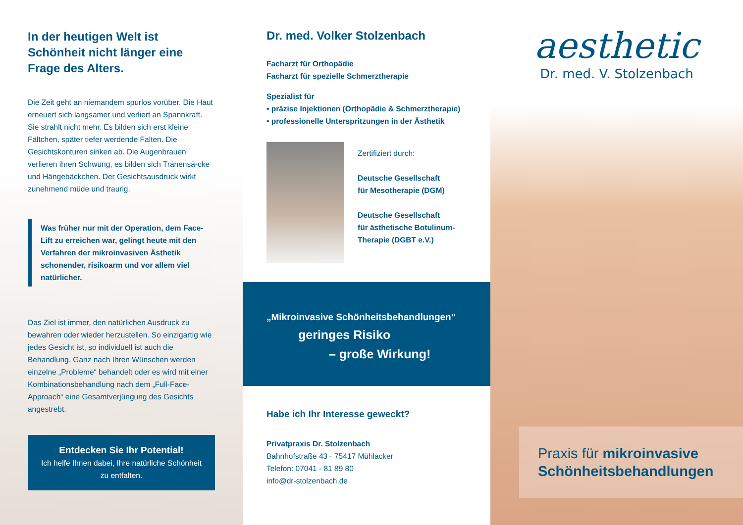In der heutigen Welt ist Schönheit nicht länger eine Frage des Alters.
Die Zeit geht an niemandem spurlos vorüber. Die Haut erneuert sich langsamer und verliert an Spannkraft. Sie strahlt nicht mehr. Es bilden sich erst kleine Fältchen, später tiefer werdende Falten. Die Gesichtskonturen sinken ab. Die Augenbrauen verlieren ihren Schwung, es bilden sich Tränensä-cke und Hängebäckchen. Der Gesichtsausdruck wirkt zunehmend müde und traurig.
Was früher nur mit der Operation, dem Face-Lift zu erreichen war, gelingt heute mit den Verfahren der mikroinvasiven Ästhetik schonender, risikoarm und vor allem viel natürlicher.
Das Ziel ist immer, den natürlichen Ausdruck zu bewahren oder wieder herzustellen. So einzigartig wie jedes Gesicht ist, so individuell ist auch die Behandlung. Ganz nach Ihren Wünschen werden einzelne „Probleme“ behandelt oder es wird mit einer Kombinationsbehandlung nach dem „Full-Face-Approach“ eine Gesamtverjüngung des Gesichts angestrebt.
Entdecken Sie Ihr Potential!
Ich helfe Ihnen dabei, Ihre natürliche Schönheit zu entfalten.
Dr. med. Volker Stolzenbach
Facharzt für Orthopädie
Facharzt für spezielle Schmerztherapie
Spezialist für
• präzise Injektionen (Orthopädie & Schmerztherapie)
• professionelle Unterspritzungen in der Ästhetik
Zertifiziert durch:
Deutsche Gesellschaft
für Mesotherapie (DGM)
Deutsche Gesellschaft
für ästhetische Botulinum-
Therapie (DGBT e.V.)
„Mikroinvasive Schönheitsbehandlungen“
geringes Risiko
– große Wirkung!
Habe ich Ihr Interesse geweckt?
Privatpraxis Dr. Stolzenbach
Bahnhofstraße 43 · 75417 Mühlacker
Telefon: 07041 - 81 89 80
info@dr-stolzenbach.de
aesthetic
Dr. med. V. Stolzenbach
Praxis für mikroinvasive Schönheitsbehandlungen